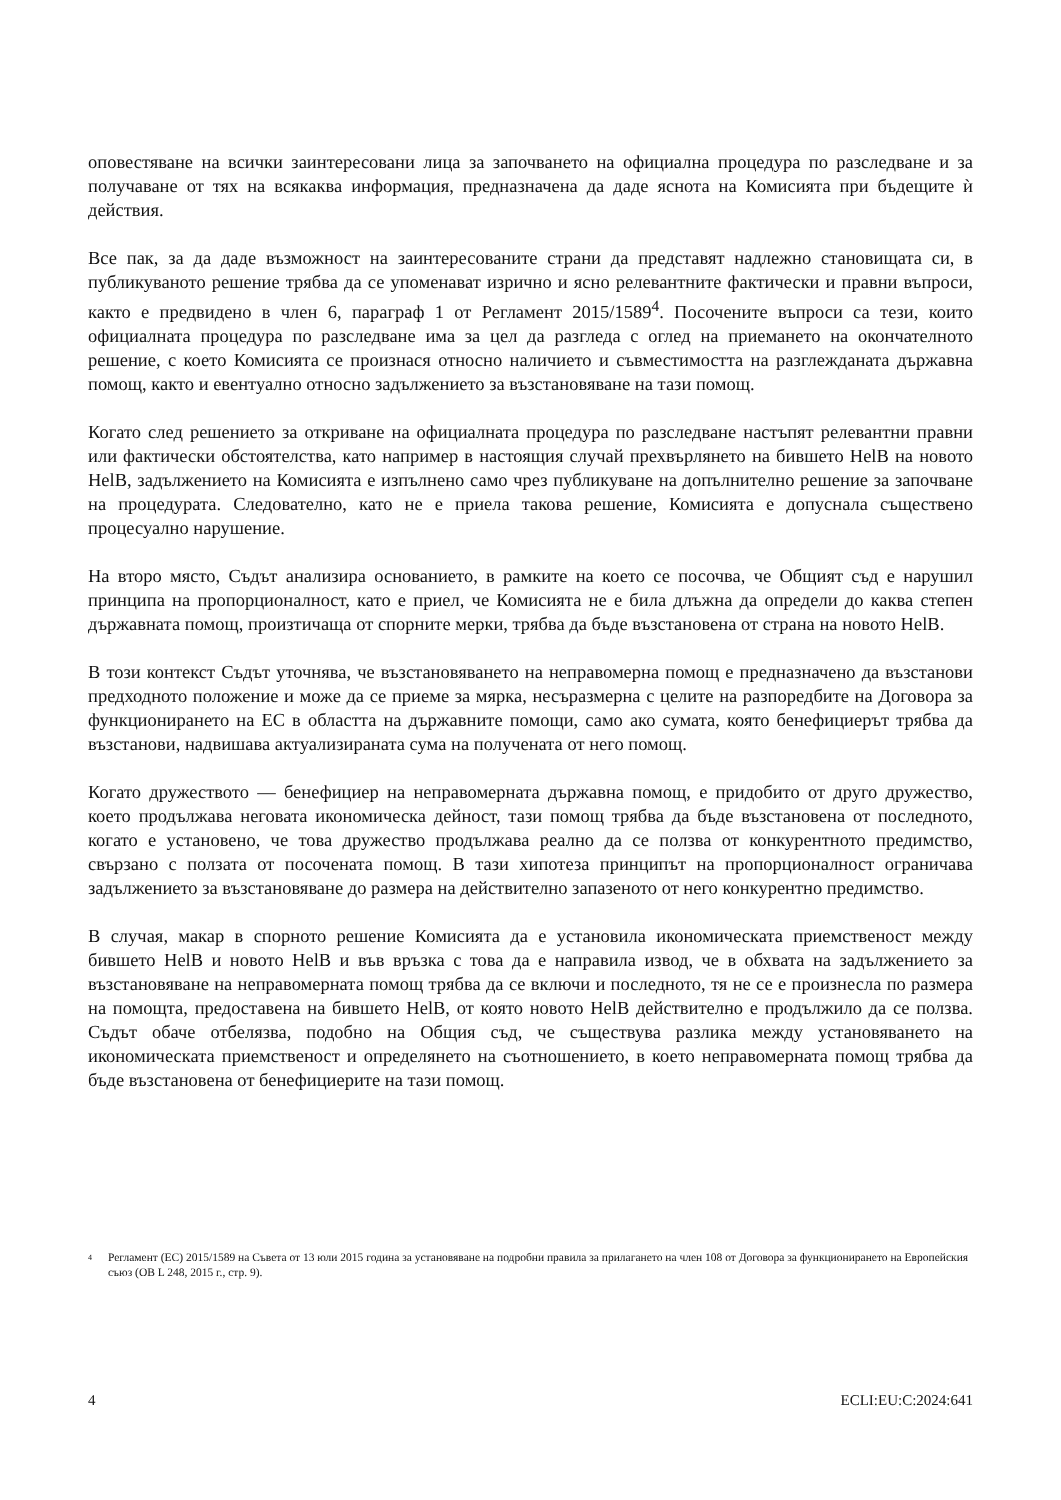оповестяване на всички заинтересовани лица за започването на официална процедура по разследване и за получаване от тях на всякаква информация, предназначена да даде яснота на Комисията при бъдещите ѝ действия.
Все пак, за да даде възможност на заинтересованите страни да представят надлежно становищата си, в публикуваното решение трябва да се упоменават изрично и ясно релевантните фактически и правни въпроси, както е предвидено в член 6, параграф 1 от Регламент 2015/1589<sup>4</sup>. Посочените въпроси са тези, които официалната процедура по разследване има за цел да разгледа с оглед на приемането на окончателното решение, с което Комисията се произнася относно наличието и съвместимостта на разглежданата държавна помощ, както и евентуално относно задължението за възстановяване на тази помощ.
Когато след решението за откриване на официалната процедура по разследване настъпят релевантни правни или фактически обстоятелства, като например в настоящия случай прехвърлянето на бившето HelB на новото HelB, задължението на Комисията е изпълнено само чрез публикуване на допълнително решение за започване на процедурата. Следователно, като не е приела такова решение, Комисията е допуснала съществено процесуално нарушение.
На второ място, Съдът анализира основанието, в рамките на което се посочва, че Общият съд е нарушил принципа на пропорционалност, като е приел, че Комисията не е била длъжна да определи до каква степен държавната помощ, произтичаща от спорните мерки, трябва да бъде възстановена от страна на новото HelB.
В този контекст Съдът уточнява, че възстановяването на неправомерна помощ е предназначено да възстанови предходното положение и може да се приеме за мярка, несъразмерна с целите на разпоредбите на Договора за функционирането на ЕС в областта на държавните помощи, само ако сумата, която бенефициерът трябва да възстанови, надвишава актуализираната сума на получената от него помощ.
Когато дружеството — бенефициер на неправомерната държавна помощ, е придобито от друго дружество, което продължава неговата икономическа дейност, тази помощ трябва да бъде възстановена от последното, когато е установено, че това дружество продължава реално да се ползва от конкурентното предимство, свързано с ползата от посочената помощ. В тази хипотеза принципът на пропорционалност ограничава задължението за възстановяване до размера на действително запазеното от него конкурентно предимство.
В случая, макар в спорното решение Комисията да е установила икономическата приемственост между бившето HelB и новото HelB и във връзка с това да е направила извод, че в обхвата на задължението за възстановяване на неправомерната помощ трябва да се включи и последното, тя не се е произнесла по размера на помощта, предоставена на бившето HelB, от която новото HelB действително е продължило да се ползва. Съдът обаче отбелязва, подобно на Общия съд, че съществува разлика между установяването на икономическата приемственост и определянето на съотношението, в което неправомерната помощ трябва да бъде възстановена от бенефициерите на тази помощ.
4
Регламент (ЕС) 2015/1589 на Съвета от 13 юли 2015 година за установяване на подробни правила за прилагането на член 108 от Договора за функционирането на Европейския съюз (ОВ L 248, 2015 г., стр. 9).
4 ECLI:EU:C:2024:641